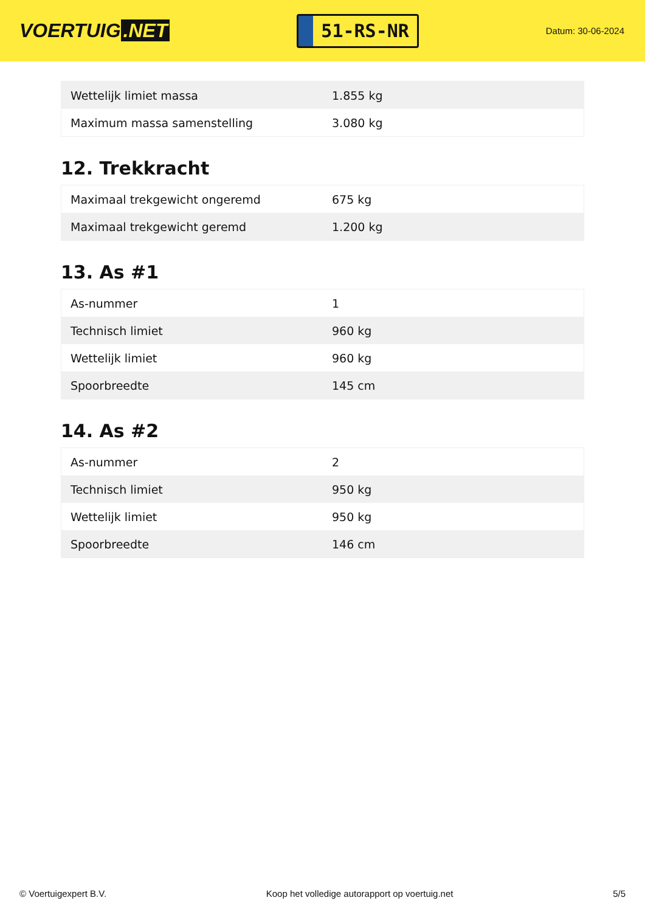VOERTUIG.NET
51-RS-NR
Datum: 30-06-2024
| Wettelijk limiet massa | 1.855 kg |
| Maximum massa samenstelling | 3.080 kg |
12. Trekkracht
| Maximaal trekgewicht ongeremd | 675 kg |
| Maximaal trekgewicht geremd | 1.200 kg |
13. As #1
| As-nummer | 1 |
| Technisch limiet | 960 kg |
| Wettelijk limiet | 960 kg |
| Spoorbreedte | 145 cm |
14. As #2
| As-nummer | 2 |
| Technisch limiet | 950 kg |
| Wettelijk limiet | 950 kg |
| Spoorbreedte | 146 cm |
© Voertuigexpert B.V. Koop het volledige autorapport op voertuig.net 5/5